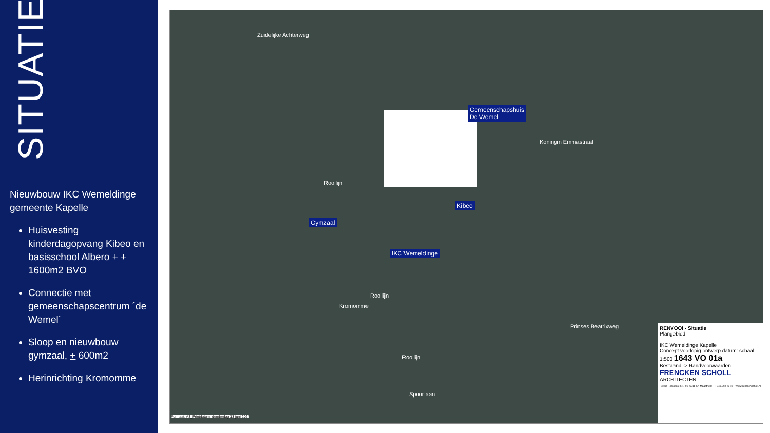SITUATIE
Nieuwbouw IKC Wemeldinge gemeente Kapelle
Huisvesting kinderdagopvang Kibeo en basisschool Albero + + 1600m2 BVO
Connectie met gemeenschapscentrum ´de Wemel´
Sloop en nieuwbouw gymzaal, + 600m2
Herinrichting Kromomme
Zuidelijke Achterweg
Gemeenschapshuis
De Wemel
Koningin Emmastraat
Kibeo
Gymzaal
Rooilijn
IKC Wemeldinge
Rooilijn
Kromomme
Rooilijn
Spoorlaan
Prinses Beatrixweg
Formaat: A3_Printdatum: donderdag 13 juni 2024
RENVOOI - Situatie
Plangebied
IKC Wemeldinge Kapelle
Concept voorlopig ontwerp datum: schaal: 1:500 1643 VO 01a
Bestaand -> Randvoorwaarden
FRENCKEN SCHOLL
ARCHITECTEN
Petrus Regoutplein 1F01- 6211 XX Maastricht - T: 043.350 29 40 - www.frenckenscholl.nl